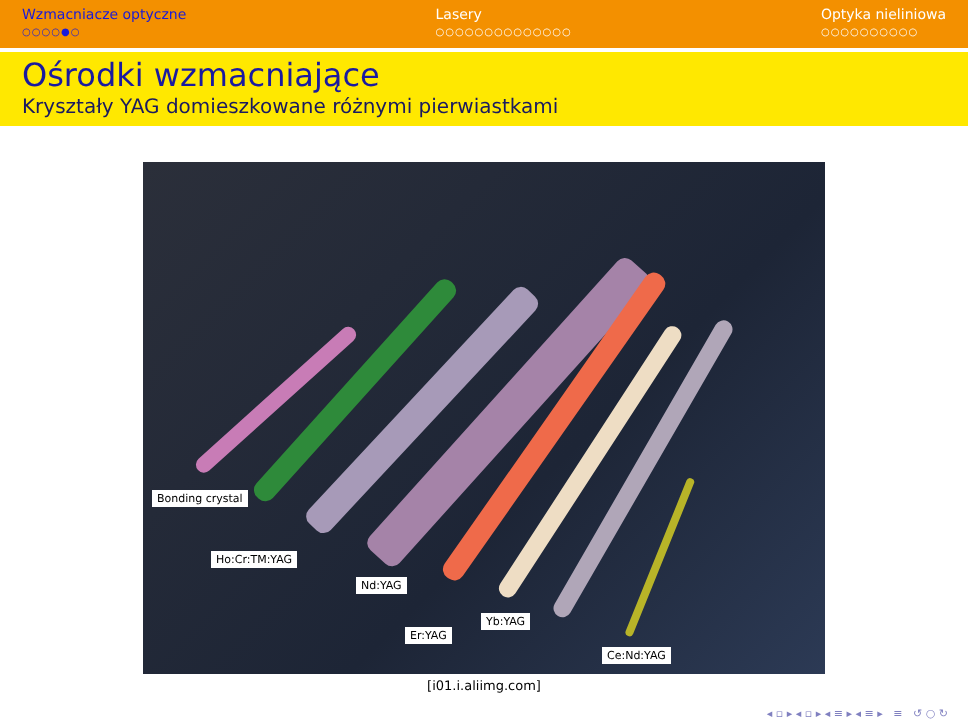Wzmacniacze optyczne
○○○○●○
Lasery
○○○○○○○○○○○○○○
Optyka nieliniowa
○○○○○○○○○○
Ośrodki wzmacniające
Kryształy YAG domieszkowane różnymi pierwiastkami
Bonding crystal
Ho:Cr:TM:YAG
Nd:YAG
Er:YAG
Yb:YAG
Ce:Nd:YAG
[i01.i.aliimg.com]
◂ ▫ ▸ ◂ ▫ ▸ ◂ ≡ ▸ ◂ ≡ ▸ ≡ ↺ ○ ↻